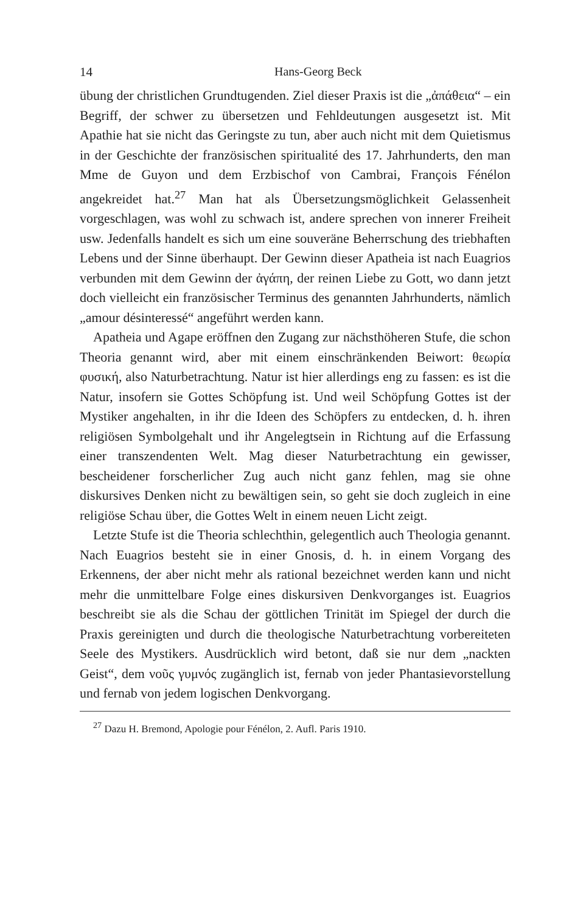14 Hans-Georg Beck
übung der christlichen Grundtugenden. Ziel dieser Praxis ist die „ἀπάθεια“ – ein Begriff, der schwer zu übersetzen und Fehldeutungen ausgesetzt ist. Mit Apathie hat sie nicht das Geringste zu tun, aber auch nicht mit dem Quietismus in der Geschichte der französischen spiritualité des 17. Jahrhunderts, den man Mme de Guyon und dem Erzbischof von Cambrai, François Fénélon angekreidet hat.<sup>27</sup> Man hat als Übersetzungsmöglichkeit Gelassenheit vorgeschlagen, was wohl zu schwach ist, andere sprechen von innerer Freiheit usw. Jedenfalls handelt es sich um eine souveräne Beherrschung des triebhaften Lebens und der Sinne überhaupt. Der Gewinn dieser Apatheia ist nach Euagrios verbunden mit dem Gewinn der ἀγάπη, der reinen Liebe zu Gott, wo dann jetzt doch vielleicht ein französischer Terminus des genannten Jahrhunderts, nämlich „amour désinteressé“ angeführt werden kann.
Apatheia und Agape eröffnen den Zugang zur nächsthöheren Stufe, die schon Theoria genannt wird, aber mit einem einschränkenden Beiwort: θεωρία φυσική, also Naturbetrachtung. Natur ist hier allerdings eng zu fassen: es ist die Natur, insofern sie Gottes Schöpfung ist. Und weil Schöpfung Gottes ist der Mystiker angehalten, in ihr die Ideen des Schöpfers zu entdecken, d. h. ihren religiösen Symbolgehalt und ihr Angelegtsein in Richtung auf die Erfassung einer transzendenten Welt. Mag dieser Naturbetrachtung ein gewisser, bescheidener forscherlicher Zug auch nicht ganz fehlen, mag sie ohne diskursives Denken nicht zu bewältigen sein, so geht sie doch zugleich in eine religiöse Schau über, die Gottes Welt in einem neuen Licht zeigt.
Letzte Stufe ist die Theoria schlechthin, gelegentlich auch Theologia genannt. Nach Euagrios besteht sie in einer Gnosis, d. h. in einem Vorgang des Erkennens, der aber nicht mehr als rational bezeichnet werden kann und nicht mehr die unmittelbare Folge eines diskursiven Denkvorganges ist. Euagrios beschreibt sie als die Schau der göttlichen Trinität im Spiegel der durch die Praxis gereinigten und durch die theologische Naturbetrachtung vorbereiteten Seele des Mystikers. Ausdrücklich wird betont, daß sie nur dem „nackten Geist“, dem νοῦς γυμνός zugänglich ist, fernab von jeder Phantasievorstellung und fernab von jedem logischen Denkvorgang.
<sup>27</sup> Dazu H. Bremond, Apologie pour Fénélon, 2. Aufl. Paris 1910.